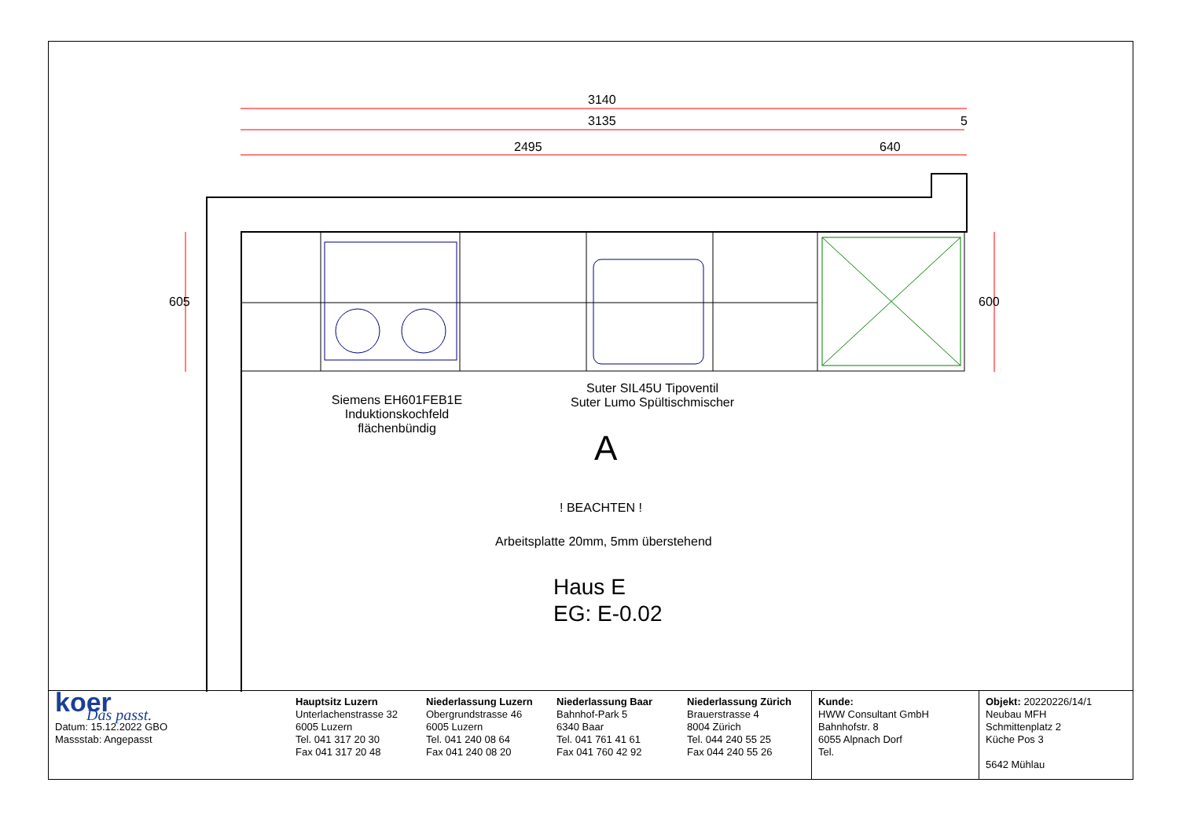3140
3135 5
2495 640
605 600
Siemens EH601FEB1E
Induktionskochfeld
flächenbündig
Suter SIL45U Tipoventil
Suter Lumo Spültischmischer
A
! BEACHTEN !
Arbeitsplatte 20mm, 5mm überstehend
Haus E
EG: E-0.02
koer
Das passt.
Datum: 15.12.2022 GBO
Massstab: Angepasst
Hauptsitz Luzern
Unterlachenstrasse 32
6005 Luzern
Tel. 041 317 20 30
Fax 041 317 20 48
Niederlassung Luzern
Obergrundstrasse 46
6005 Luzern
Tel. 041 240 08 64
Fax 041 240 08 20
Niederlassung Baar
Bahnhof-Park 5
6340 Baar
Tel. 041 761 41 61
Fax 041 760 42 92
Niederlassung Zürich
Brauerstrasse 4
8004 Zürich
Tel. 044 240 55 25
Fax 044 240 55 26
Kunde:
HWW Consultant GmbH
Bahnhofstr. 8
6055 Alpnach Dorf
Tel.
Objekt: 20220226/14/1
Neubau MFH
Schmittenplatz 2
Küche Pos 3
5642 Mühlau